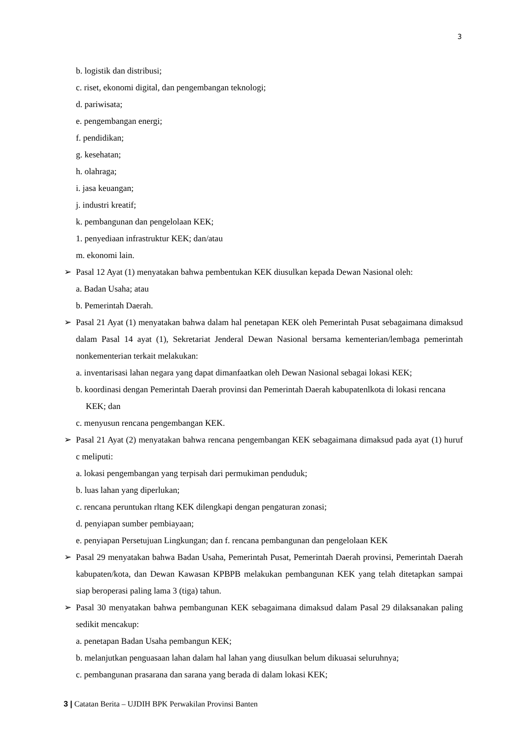3
b. logistik dan distribusi;
c. riset, ekonomi digital, dan pengembangan teknologi;
d. pariwisata;
e. pengembangan energi;
f. pendidikan;
g. kesehatan;
h. olahraga;
i. jasa keuangan;
j. industri kreatif;
k. pembangunan dan pengelolaan KEK;
1. penyediaan infrastruktur KEK; dan/atau
m. ekonomi lain.
➢ Pasal 12 Ayat (1) menyatakan bahwa pembentukan KEK diusulkan kepada Dewan Nasional oleh:
a. Badan Usaha; atau
b. Pemerintah Daerah.
➢ Pasal 21 Ayat (1) menyatakan bahwa dalam hal penetapan KEK oleh Pemerintah Pusat sebagaimana dimaksud dalam Pasal 14 ayat (1), Sekretariat Jenderal Dewan Nasional bersama kementerian/lembaga pemerintah nonkementerian terkait melakukan:
a. inventarisasi lahan negara yang dapat dimanfaatkan oleh Dewan Nasional sebagai lokasi KEK;
b. koordinasi dengan Pemerintah Daerah provinsi dan Pemerintah Daerah kabupatenlkota di lokasi rencana KEK; dan
c. menyusun rencana pengembangan KEK.
➢ Pasal 21 Ayat (2) menyatakan bahwa rencana pengembangan KEK sebagaimana dimaksud pada ayat (1) huruf c meliputi:
a. lokasi pengembangan yang terpisah dari permukiman penduduk;
b. luas lahan yang diperlukan;
c. rencana peruntukan rltang KEK dilengkapi dengan pengaturan zonasi;
d. penyiapan sumber pembiayaan;
e. penyiapan Persetujuan Lingkungan; dan f. rencana pembangunan dan pengelolaan KEK
➢ Pasal 29 menyatakan bahwa Badan Usaha, Pemerintah Pusat, Pemerintah Daerah provinsi, Pemerintah Daerah kabupaten/kota, dan Dewan Kawasan KPBPB melakukan pembangunan KEK yang telah ditetapkan sampai siap beroperasi paling lama 3 (tiga) tahun.
➢ Pasal 30 menyatakan bahwa pembangunan KEK sebagaimana dimaksud dalam Pasal 29 dilaksanakan paling sedikit mencakup:
a. penetapan Badan Usaha pembangun KEK;
b. melanjutkan penguasaan lahan dalam hal lahan yang diusulkan belum dikuasai seluruhnya;
c. pembangunan prasarana dan sarana yang berada di dalam lokasi KEK;
3 | Catatan Berita – UJDIH BPK Perwakilan Provinsi Banten